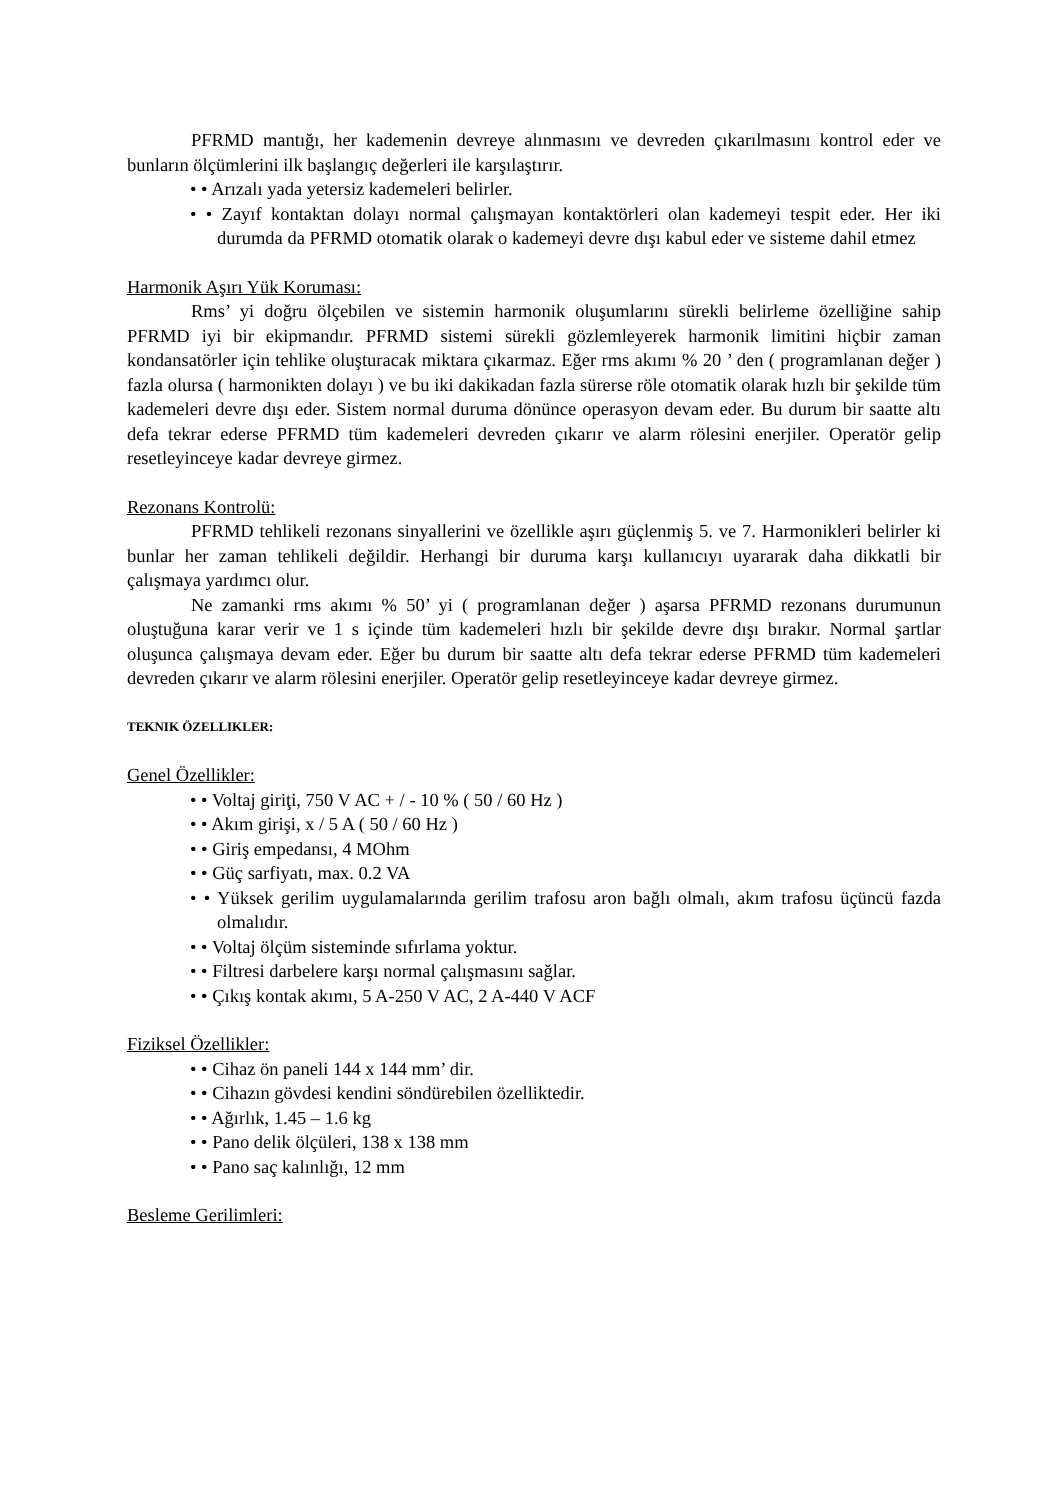PFRMD mantığı, her kademenin devreye alınmasını ve devreden çıkarılmasını kontrol eder ve bunların ölçümlerini ilk başlangıç değerleri ile karşılaştırır.
• • Arızalı yada yetersiz kademeleri belirler.
• • Zayıf kontaktan dolayı normal çalışmayan kontaktörleri olan kademeyi tespit eder. Her iki durumda da PFRMD otomatik olarak o kademeyi devre dışı kabul eder ve sisteme dahil etmez
Harmonik Aşırı Yük Koruması:
Rms’ yi doğru ölçebilen ve sistemin harmonik oluşumlarını sürekli belirleme özelliğine sahip PFRMD iyi bir ekipmandır. PFRMD sistemi sürekli gözlemleyerek harmonik limitini hiçbir zaman kondansatörler için tehlike oluşturacak miktara çıkarmaz. Eğer rms akımı % 20 ’ den ( programlanan değer ) fazla olursa ( harmonikten dolayı ) ve bu iki dakikadan fazla sürerse röle otomatik olarak hızlı bir şekilde tüm kademeleri devre dışı eder. Sistem normal duruma dönünce operasyon devam eder. Bu durum bir saatte altı defa tekrar ederse PFRMD tüm kademeleri devreden çıkarır ve alarm rölesini enerjiler. Operatör gelip resetleyinceye kadar devreye girmez.
Rezonans Kontrolü:
PFRMD tehlikeli rezonans sinyallerini ve özellikle aşırı güçlenmiş 5. ve 7. Harmonikleri belirler ki bunlar her zaman tehlikeli değildir. Herhangi bir duruma karşı kullanıcıyı uyararak daha dikkatli bir çalışmaya yardımcı olur.
Ne zamanki rms akımı % 50’ yi ( programlanan değer ) aşarsa PFRMD rezonans durumunun oluştuğuna karar verir ve 1 s içinde tüm kademeleri hızlı bir şekilde devre dışı bırakır. Normal şartlar oluşunca çalışmaya devam eder. Eğer bu durum bir saatte altı defa tekrar ederse PFRMD tüm kademeleri devreden çıkarır ve alarm rölesini enerjiler. Operatör gelip resetleyinceye kadar devreye girmez.
TEKNIK ÖZELLIKLER:
Genel Özellikler:
• • Voltaj giriţi, 750 V AC + / - 10 % ( 50 / 60 Hz )
• • Akım girişi, x / 5 A ( 50 / 60 Hz )
• • Giriş empedansı, 4 MOhm
• • Güç sarfiyatı, max. 0.2 VA
• • Yüksek gerilim uygulamalarında gerilim trafosu aron bağlı olmalı, akım trafosu üçüncü fazda olmalıdır.
• • Voltaj ölçüm sisteminde sıfırlama yoktur.
• • Filtresi darbelere karşı normal çalışmasını sağlar.
• • Çıkış kontak akımı, 5 A-250 V AC, 2 A-440 V ACF
Fiziksel Özellikler:
• • Cihaz ön paneli 144 x 144 mm’ dir.
• • Cihazın gövdesi kendini söndürebilen özelliktedir.
• • Ağırlık, 1.45 – 1.6 kg
• • Pano delik ölçüleri, 138 x 138 mm
• • Pano saç kalınlığı, 12 mm
Besleme Gerilimleri: